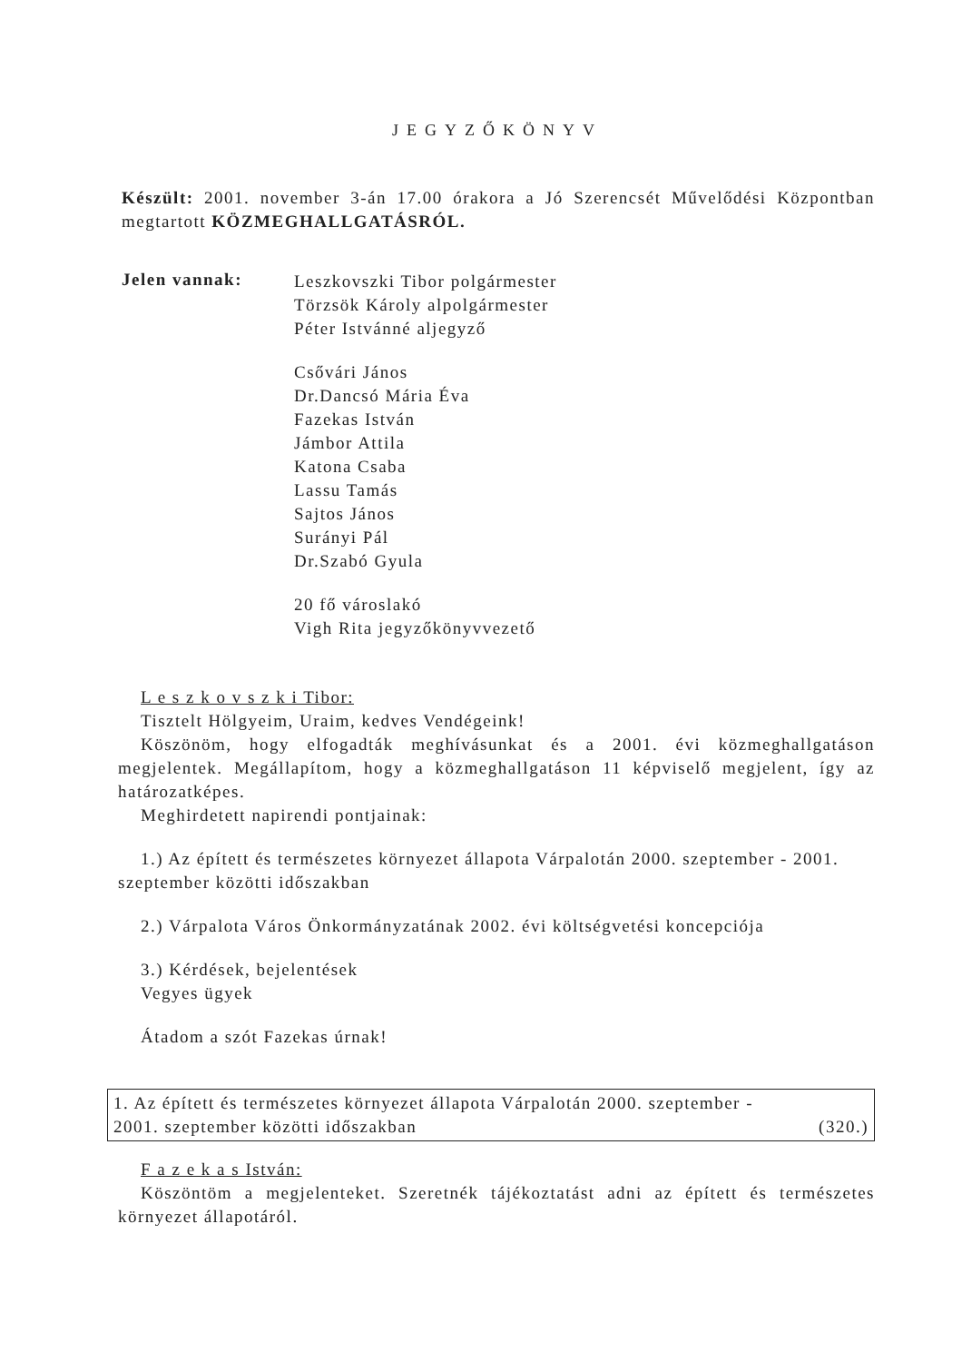JEGYZŐKÖNYV
Készült: 2001. november 3-án 17.00 órakora a Jó Szerencsét Művelődési Központban megtartott KÖZMEGHALLGATÁSRÓL.
Jelen vannak:
Leszkovszki Tibor polgármester
Törzsök Károly alpolgármester
Péter Istvánné aljegyző
Csővári János
Dr.Dancsó Mária Éva
Fazekas István
Jámbor Attila
Katona Csaba
Lassu Tamás
Sajtos János
Surányi Pál
Dr.Szabó Gyula
20 fő városlakó
Vigh Rita jegyzőkönyvvezető
L e s z k o v s z k i Tibor:
Tisztelt Hölgyeim, Uraim, kedves Vendégeink!
Köszönöm, hogy elfogadták meghívásunkat és a 2001. évi közmeghallgatáson megjelentek. Megállapítom, hogy a közmeghallgatáson 11 képviselő megjelent, így az határozatképes.
Meghirdetett napirendi pontjainak:
1.) Az épített és természetes környezet állapota Várpalotán 2000. szeptember - 2001. szeptember közötti időszakban
2.) Várpalota Város Önkormányzatának 2002. évi költségvetési koncepciója
3.) Kérdések, bejelentések
Vegyes ügyek
Átadom a szót Fazekas úrnak!
1. Az épített és természetes környezet állapota Várpalotán 2000. szeptember -
2001. szeptember közötti időszakban (320.)
F a z e k a s István:
Köszöntöm a megjelenteket. Szeretnék tájékoztatást adni az épített és természetes környezet állapotáról.